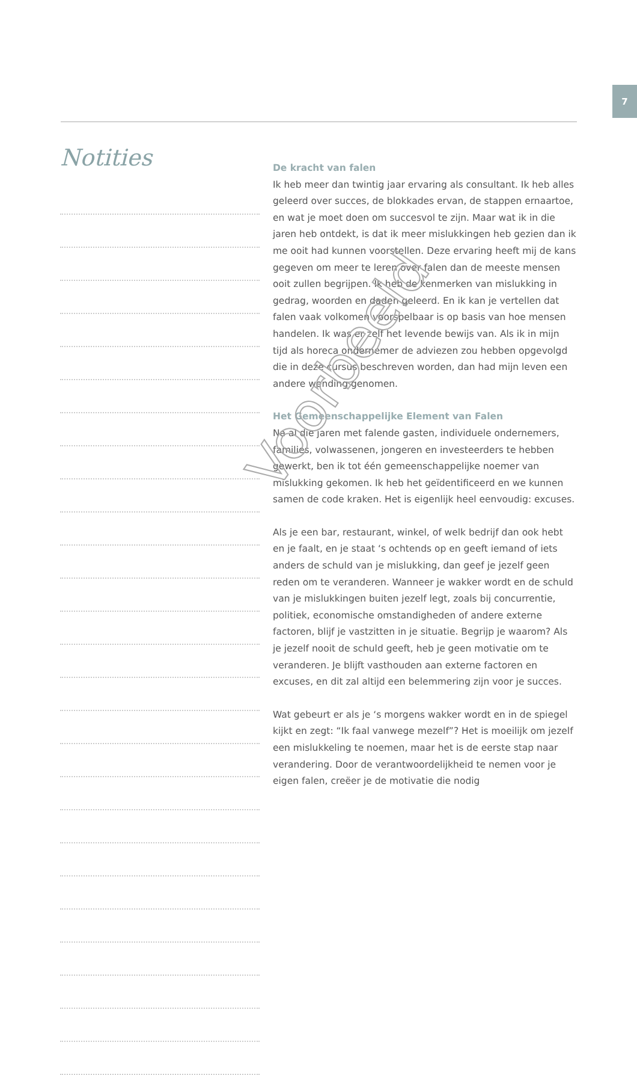7
Notities
De kracht van falen
Ik heb meer dan twintig jaar ervaring als consultant. Ik heb alles geleerd over succes, de blokkades ervan, de stappen ernaartoe, en wat je moet doen om succesvol te zijn. Maar wat ik in die jaren heb ontdekt, is dat ik meer mislukkingen heb gezien dan ik me ooit had kunnen voorstellen. Deze ervaring heeft mij de kans gegeven om meer te leren over falen dan de meeste mensen ooit zullen begrijpen. Ik heb de kenmerken van mislukking in gedrag, woorden en daden geleerd. En ik kan je vertellen dat falen vaak volkomen voorspelbaar is op basis van hoe mensen handelen. Ik was er zelf het levende bewijs van. Als ik in mijn tijd als horeca ondernemer de adviezen zou hebben opgevolgd die in deze cursus beschreven worden, dan had mijn leven een andere wending genomen.
Het Gemeenschappelijke Element van Falen
Na al die jaren met falende gasten, individuele ondernemers, families, volwassenen, jongeren en investeerders te hebben gewerkt, ben ik tot één gemeenschappelijke noemer van mislukking gekomen. Ik heb het geïdentificeerd en we kunnen samen de code kraken. Het is eigenlijk heel eenvoudig: excuses.
Als je een bar, restaurant, winkel, of welk bedrijf dan ook hebt en je faalt, en je staat ‘s ochtends op en geeft iemand of iets anders de schuld van je mislukking, dan geef je jezelf geen reden om te veranderen. Wanneer je wakker wordt en de schuld van je mislukkingen buiten jezelf legt, zoals bij concurrentie, politiek, economische omstandigheden of andere externe factoren, blijf je vastzitten in je situatie. Begrijp je waarom? Als je jezelf nooit de schuld geeft, heb je geen motivatie om te veranderen. Je blijft vasthouden aan externe factoren en excuses, en dit zal altijd een belemmering zijn voor je succes.
Wat gebeurt er als je ‘s morgens wakker wordt en in de spiegel kijkt en zegt: “Ik faal vanwege mezelf”? Het is moeilijk om jezelf een mislukkeling te noemen, maar het is de eerste stap naar verandering. Door de verantwoordelijkheid te nemen voor je eigen falen, creëer je de motivatie die nodig
Voorbeeld